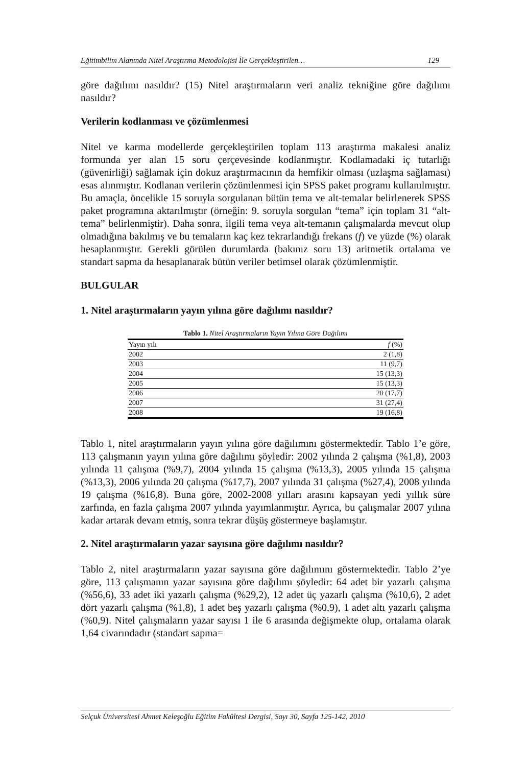Eğitimbilim Alanında Nitel Araştırma Metodolojisi İle Gerçekleştirilen… 129
göre dağılımı nasıldır? (15) Nitel araştırmaların veri analiz tekniğine göre dağılımı nasıldır?
Verilerin kodlanması ve çözümlenmesi
Nitel ve karma modellerde gerçekleştirilen toplam 113 araştırma makalesi analiz formunda yer alan 15 soru çerçevesinde kodlanmıştır. Kodlamadaki iç tutarlığı (güvenirliği) sağlamak için dokuz araştırmacının da hemfikir olması (uzlaşma sağlaması) esas alınmıştır. Kodlanan verilerin çözümlenmesi için SPSS paket programı kullanılmıştır. Bu amaçla, öncelikle 15 soruyla sorgulanan bütün tema ve alt-temalar belirlenerek SPSS paket programına aktarılmıştır (örneğin: 9. soruyla sorgulan “tema” için toplam 31 “alt-tema” belirlenmiştir). Daha sonra, ilgili tema veya alt-temanın çalışmalarda mevcut olup olmadığına bakılmış ve bu temaların kaç kez tekrarlandığı frekans (f) ve yüzde (%) olarak hesaplanmıştır. Gerekli görülen durumlarda (bakınız soru 13) aritmetik ortalama ve standart sapma da hesaplanarak bütün veriler betimsel olarak çözümlenmiştir.
BULGULAR
1. Nitel araştırmaların yayın yılına göre dağılımı nasıldır?
Tablo 1. Nitel Araştırmaların Yayın Yılına Göre Dağılımı
| Yayın yılı | f (%) |
| --- | --- |
| 2002 | 2 (1,8) |
| 2003 | 11 (9,7) |
| 2004 | 15 (13,3) |
| 2005 | 15 (13,3) |
| 2006 | 20 (17,7) |
| 2007 | 31 (27,4) |
| 2008 | 19 (16,8) |
Tablo 1, nitel araştırmaların yayın yılına göre dağılımını göstermektedir. Tablo 1’e göre, 113 çalışmanın yayın yılına göre dağılımı şöyledir: 2002 yılında 2 çalışma (%1,8), 2003 yılında 11 çalışma (%9,7), 2004 yılında 15 çalışma (%13,3), 2005 yılında 15 çalışma (%13,3), 2006 yılında 20 çalışma (%17,7), 2007 yılında 31 çalışma (%27,4), 2008 yılında 19 çalışma (%16,8). Buna göre, 2002-2008 yılları arasını kapsayan yedi yıllık süre zarfında, en fazla çalışma 2007 yılında yayımlanmıştır. Ayrıca, bu çalışmalar 2007 yılına kadar artarak devam etmiş, sonra tekrar düşüş göstermeye başlamıştır.
2. Nitel araştırmaların yazar sayısına göre dağılımı nasıldır?
Tablo 2, nitel araştırmaların yazar sayısına göre dağılımını göstermektedir. Tablo 2’ye göre, 113 çalışmanın yazar sayısına göre dağılımı şöyledir: 64 adet bir yazarlı çalışma (%56,6), 33 adet iki yazarlı çalışma (%29,2), 12 adet üç yazarlı çalışma (%10,6), 2 adet dört yazarlı çalışma (%1,8), 1 adet beş yazarlı çalışma (%0,9), 1 adet altı yazarlı çalışma (%0,9). Nitel çalışmaların yazar sayısı 1 ile 6 arasında değişmekte olup, ortalama olarak 1,64 civarındadır (standart sapma=
Selçuk Üniversitesi Ahmet Keleşoğlu Eğitim Fakültesi Dergisi, Sayı 30, Sayfa 125-142, 2010